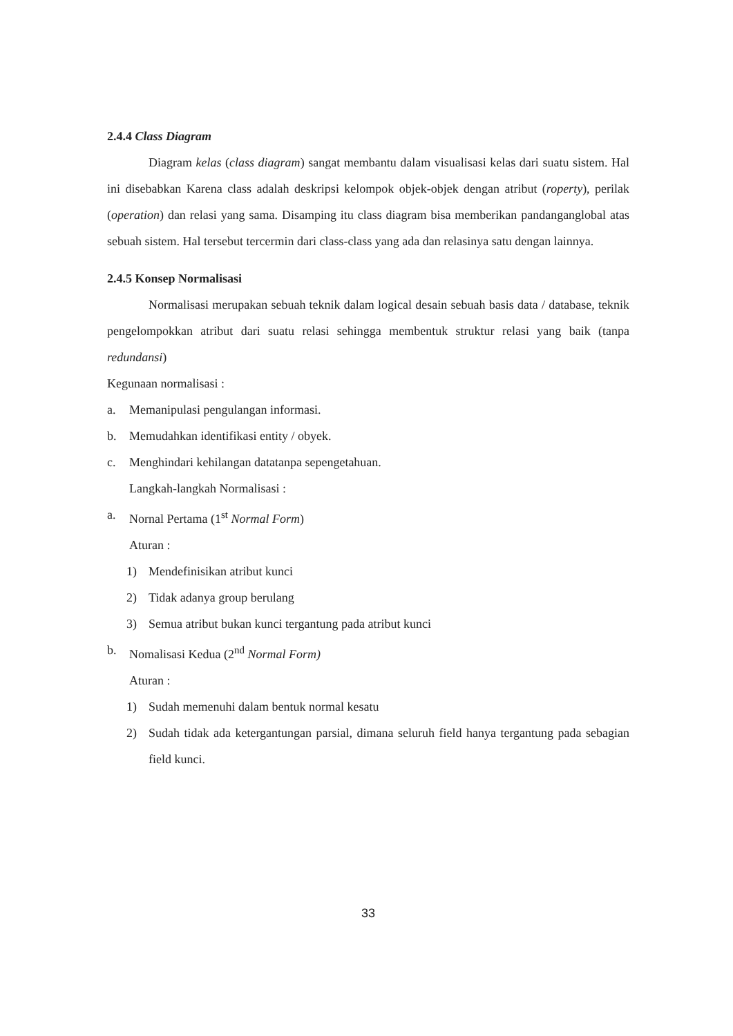2.4.4 Class Diagram
Diagram kelas (class diagram) sangat membantu dalam visualisasi kelas dari suatu sistem. Hal ini disebabkan Karena class adalah deskripsi kelompok objek-objek dengan atribut (roperty), perilak (operation) dan relasi yang sama. Disamping itu class diagram bisa memberikan pandanganglobal atas sebuah sistem. Hal tersebut tercermin dari class-class yang ada dan relasinya satu dengan lainnya.
2.4.5 Konsep Normalisasi
Normalisasi merupakan sebuah teknik dalam logical desain sebuah basis data / database, teknik pengelompokkan atribut dari suatu relasi sehingga membentuk struktur relasi yang baik (tanpa redundansi)
Kegunaan normalisasi :
a. Memanipulasi pengulangan informasi.
b. Memudahkan identifikasi entity / obyek.
c. Menghindari kehilangan datatanpa sepengetahuan.
Langkah-langkah Normalisasi :
a. Nornal Pertama (1<sup>st</sup> Normal Form)
Aturan :
1) Mendefinisikan atribut kunci
2) Tidak adanya group berulang
3) Semua atribut bukan kunci tergantung pada atribut kunci
b. Nomalisasi Kedua (2<sup>nd</sup> Normal Form)
Aturan :
1) Sudah memenuhi dalam bentuk normal kesatu
2) Sudah tidak ada ketergantungan parsial, dimana seluruh field hanya tergantung pada sebagian field kunci.
33